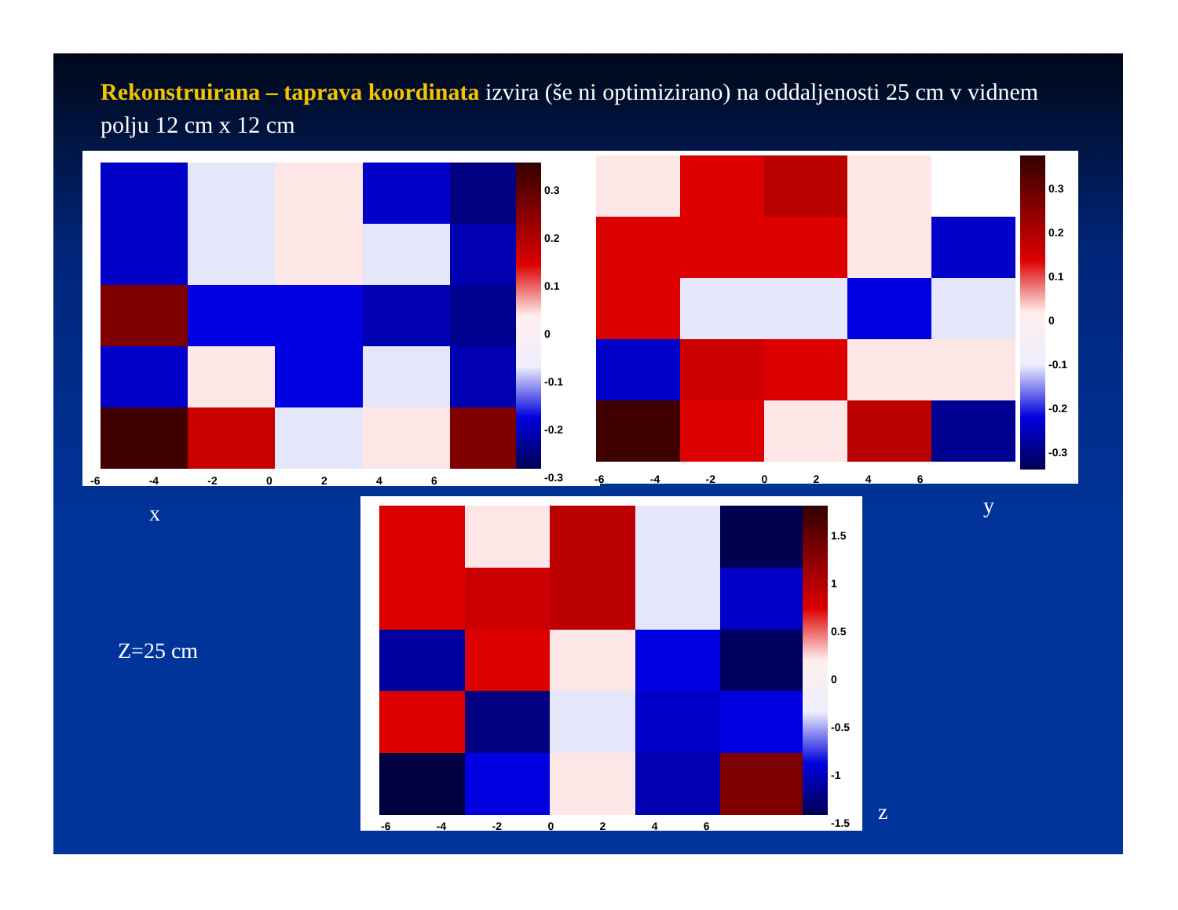Rekonstruirana – taprava koordinata izvira (še ni optimizirano) na oddaljenosti 25 cm v vidnem polju 12 cm x 12 cm
-6 -4 -2 0 2 4 6
0.3
0.2
0.1
0
-0.1
-0.2
-0.3
-6 -4 -2 0 2 4 6
0.3
0.2
0.1
0
-0.1
-0.2
-0.3
x y
-6 -4 -2 0 2 4 6
1.5
1
0.5
0
-0.5
-1
-1.5
Z=25 cm
z